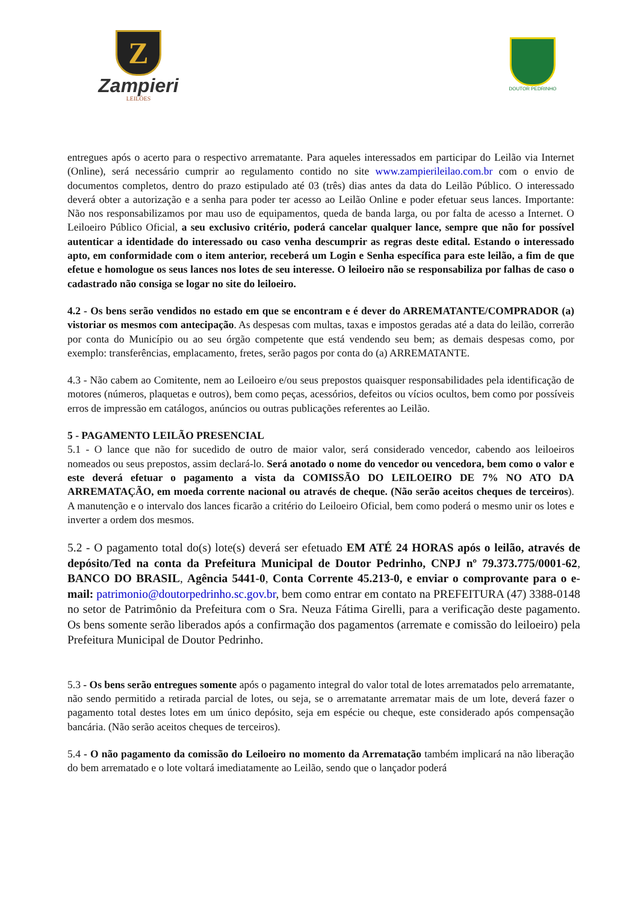Z
Zampieri
LEILÕES
DOUTOR PEDRINHO
entregues após o acerto para o respectivo arrematante. Para aqueles interessados em participar do Leilão via Internet (Online), será necessário cumprir ao regulamento contido no site www.zampierileilao.com.br com o envio de documentos completos, dentro do prazo estipulado até 03 (três) dias antes da data do Leilão Público. O interessado deverá obter a autorização e a senha para poder ter acesso ao Leilão Online e poder efetuar seus lances. Importante: Não nos responsabilizamos por mau uso de equipamentos, queda de banda larga, ou por falta de acesso a Internet. O Leiloeiro Público Oficial, a seu exclusivo critério, poderá cancelar qualquer lance, sempre que não for possível autenticar a identidade do interessado ou caso venha descumprir as regras deste edital. Estando o interessado apto, em conformidade com o item anterior, receberá um Login e Senha específica para este leilão, a fim de que efetue e homologue os seus lances nos lotes de seu interesse. O leiloeiro não se responsabiliza por falhas de caso o cadastrado não consiga se logar no site do leiloeiro.
4.2 - Os bens serão vendidos no estado em que se encontram e é dever do ARREMATANTE/COMPRADOR (a) vistoriar os mesmos com antecipação. As despesas com multas, taxas e impostos geradas até a data do leilão, correrão por conta do Município ou ao seu órgão competente que está vendendo seu bem; as demais despesas como, por exemplo: transferências, emplacamento, fretes, serão pagos por conta do (a) ARREMATANTE.
4.3 - Não cabem ao Comitente, nem ao Leiloeiro e/ou seus prepostos quaisquer responsabilidades pela identificação de motores (números, plaquetas e outros), bem como peças, acessórios, defeitos ou vícios ocultos, bem como por possíveis erros de impressão em catálogos, anúncios ou outras publicações referentes ao Leilão.
5 - PAGAMENTO LEILÃO PRESENCIAL
5.1 - O lance que não for sucedido de outro de maior valor, será considerado vencedor, cabendo aos leiloeiros nomeados ou seus prepostos, assim declará-lo. Será anotado o nome do vencedor ou vencedora, bem como o valor e este deverá efetuar o pagamento a vista da COMISSÃO DO LEILOEIRO DE 7% NO ATO DA ARREMATAÇÃO, em moeda corrente nacional ou através de cheque. (Não serão aceitos cheques de terceiros). A manutenção e o intervalo dos lances ficarão a critério do Leiloeiro Oficial, bem como poderá o mesmo unir os lotes e inverter a ordem dos mesmos.
5.2 - O pagamento total do(s) lote(s) deverá ser efetuado EM ATÉ 24 HORAS após o leilão, através de depósito/Ted na conta da Prefeitura Municipal de Doutor Pedrinho, CNPJ nº 79.373.775/0001-62, BANCO DO BRASIL, Agência 5441-0, Conta Corrente 45.213-0, e enviar o comprovante para o e-mail: patrimonio@doutorpedrinho.sc.gov.br, bem como entrar em contato na PREFEITURA (47) 3388-0148 no setor de Patrimônio da Prefeitura com o Sra. Neuza Fátima Girelli, para a verificação deste pagamento. Os bens somente serão liberados após a confirmação dos pagamentos (arremate e comissão do leiloeiro) pela Prefeitura Municipal de Doutor Pedrinho.
5.3 - Os bens serão entregues somente após o pagamento integral do valor total de lotes arrematados pelo arrematante, não sendo permitido a retirada parcial de lotes, ou seja, se o arrematante arrematar mais de um lote, deverá fazer o pagamento total destes lotes em um único depósito, seja em espécie ou cheque, este considerado após compensação bancária. (Não serão aceitos cheques de terceiros).
5.4 - O não pagamento da comissão do Leiloeiro no momento da Arrematação também implicará na não liberação do bem arrematado e o lote voltará imediatamente ao Leilão, sendo que o lançador poderá